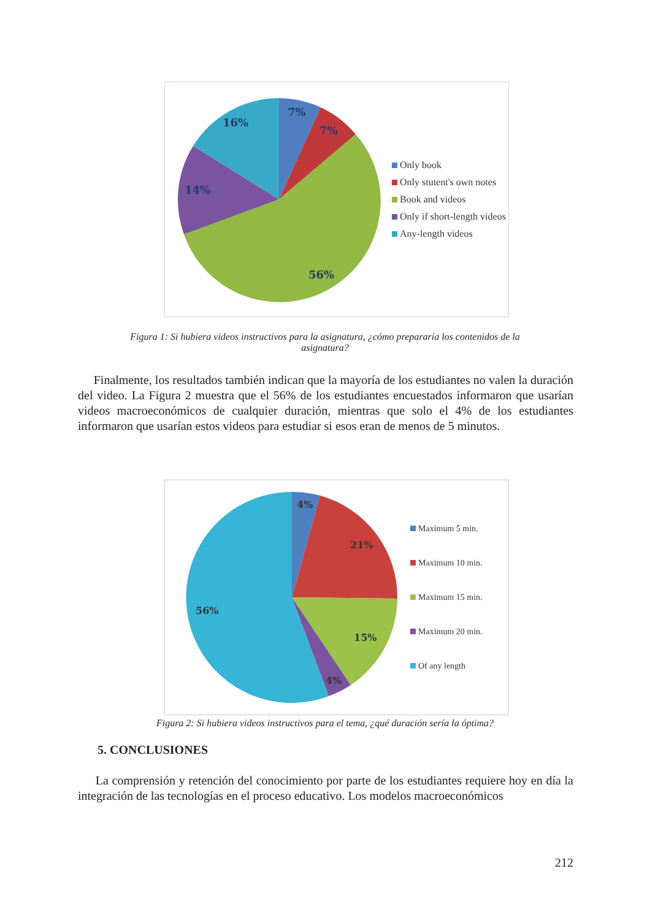7%
7%
56%
14%
16%
Only book
Only stutent's own notes
Book and videos
Only if short-length videos
Any-length videos
Figura 1: Si hubiera videos instructivos para la asignatura, ¿cómo prepararía los contenidos de la asignatura?
Finalmente, los resultados también indican que la mayoría de los estudiantes no valen la duración del video. La Figura 2 muestra que el 56% de los estudiantes encuestados informaron que usarían videos macroeconómicos de cualquier duración, mientras que solo el 4% de los estudiantes informaron que usarían estos videos para estudiar si esos eran de menos de 5 minutos.
4%
21%
15%
4%
56%
Maximum 5 min.
Maximum 10 min.
Maximum 15 min.
Maximum 20 min.
Of any length
Figura 2: Si hubiera videos instructivos para el tema, ¿qué duración sería la óptima?
5. CONCLUSIONES
La comprensión y retención del conocimiento por parte de los estudiantes requiere hoy en día la integración de las tecnologías en el proceso educativo. Los modelos macroeconómicos
212